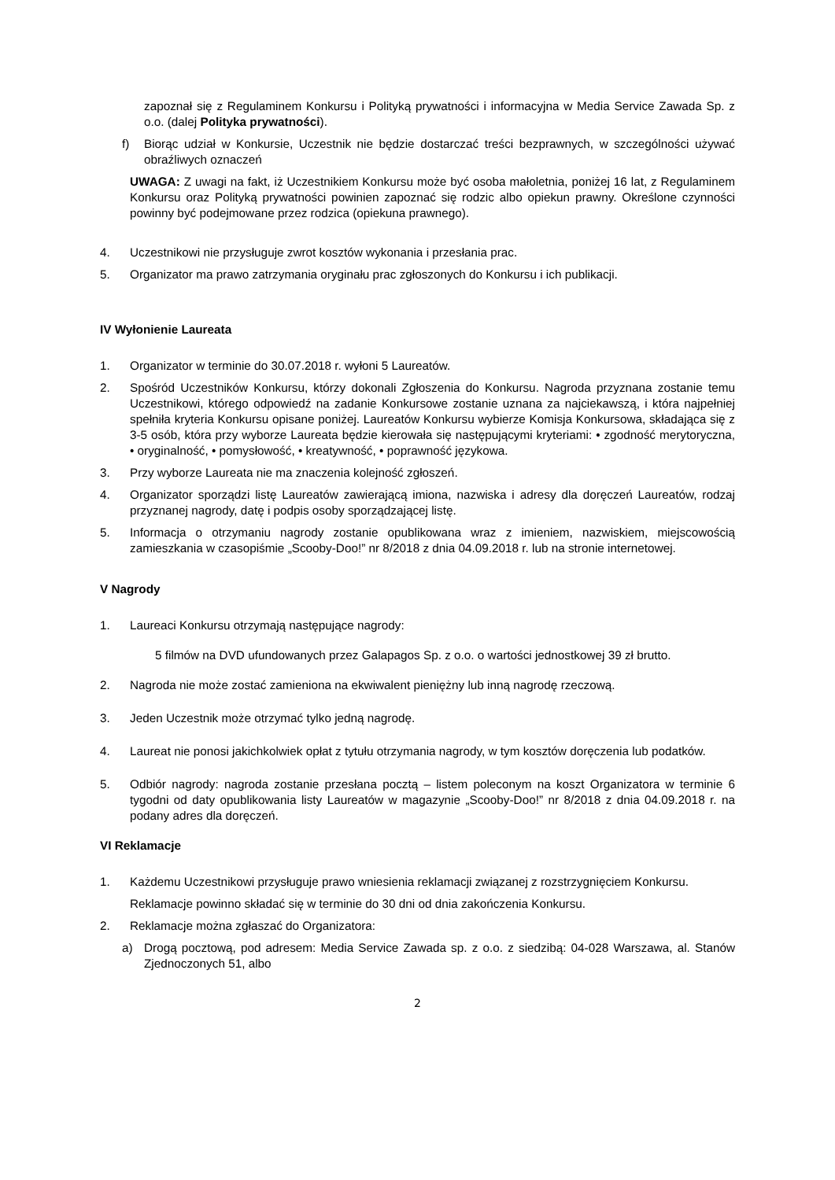zapoznał się z Regulaminem Konkursu i Polityką prywatności i informacyjna w Media Service Zawada Sp. z o.o. (dalej Polityka prywatności).
f) Biorąc udział w Konkursie, Uczestnik nie będzie dostarczać treści bezprawnych, w szczególności używać obraźliwych oznaczeń
UWAGA: Z uwagi na fakt, iż Uczestnikiem Konkursu może być osoba małoletnia, poniżej 16 lat, z Regulaminem Konkursu oraz Polityką prywatności powinien zapoznać się rodzic albo opiekun prawny. Określone czynności powinny być podejmowane przez rodzica (opiekuna prawnego).
4. Uczestnikowi nie przysługuje zwrot kosztów wykonania i przesłania prac.
5. Organizator ma prawo zatrzymania oryginału prac zgłoszonych do Konkursu i ich publikacji.
IV Wyłonienie Laureata
1. Organizator w terminie do 30.07.2018 r. wyłoni 5 Laureatów.
2. Spośród Uczestników Konkursu, którzy dokonali Zgłoszenia do Konkursu. Nagroda przyznana zostanie temu Uczestnikowi, którego odpowiedź na zadanie Konkursowe zostanie uznana za najciekawszą, i która najpełniej spełniła kryteria Konkursu opisane poniżej. Laureatów Konkursu wybierze Komisja Konkursowa, składająca się z 3-5 osób, która przy wyborze Laureata będzie kierowała się następującymi kryteriami: • zgodność merytoryczna, • oryginalność, • pomysłowość, • kreatywność, • poprawność językowa.
3. Przy wyborze Laureata nie ma znaczenia kolejność zgłoszeń.
4. Organizator sporządzi listę Laureatów zawierającą imiona, nazwiska i adresy dla doręczeń Laureatów, rodzaj przyznanej nagrody, datę i podpis osoby sporządzającej listę.
5. Informacja o otrzymaniu nagrody zostanie opublikowana wraz z imieniem, nazwiskiem, miejscowością zamieszkania w czasopiśmie „Scooby-Doo!” nr 8/2018 z dnia 04.09.2018 r. lub na stronie internetowej.
V Nagrody
1. Laureaci Konkursu otrzymają następujące nagrody:
5 filmów na DVD ufundowanych przez Galapagos Sp. z o.o. o wartości jednostkowej 39 zł brutto.
2. Nagroda nie może zostać zamieniona na ekwiwalent pieniężny lub inną nagrodę rzeczową.
3. Jeden Uczestnik może otrzymać tylko jedną nagrodę.
4. Laureat nie ponosi jakichkolwiek opłat z tytułu otrzymania nagrody, w tym kosztów doręczenia lub podatków.
5. Odbiór nagrody: nagroda zostanie przesłana pocztą – listem poleconym na koszt Organizatora w terminie 6 tygodni od daty opublikowania listy Laureatów w magazynie „Scooby-Doo!” nr 8/2018 z dnia 04.09.2018 r. na podany adres dla doręczeń.
VI Reklamacje
1. Każdemu Uczestnikowi przysługuje prawo wniesienia reklamacji związanej z rozstrzygnięciem Konkursu.
Reklamacje powinno składać się w terminie do 30 dni od dnia zakończenia Konkursu.
2. Reklamacje można zgłaszać do Organizatora:
a) Drogą pocztową, pod adresem: Media Service Zawada sp. z o.o. z siedzibą: 04-028 Warszawa, al. Stanów Zjednoczonych 51, albo
2